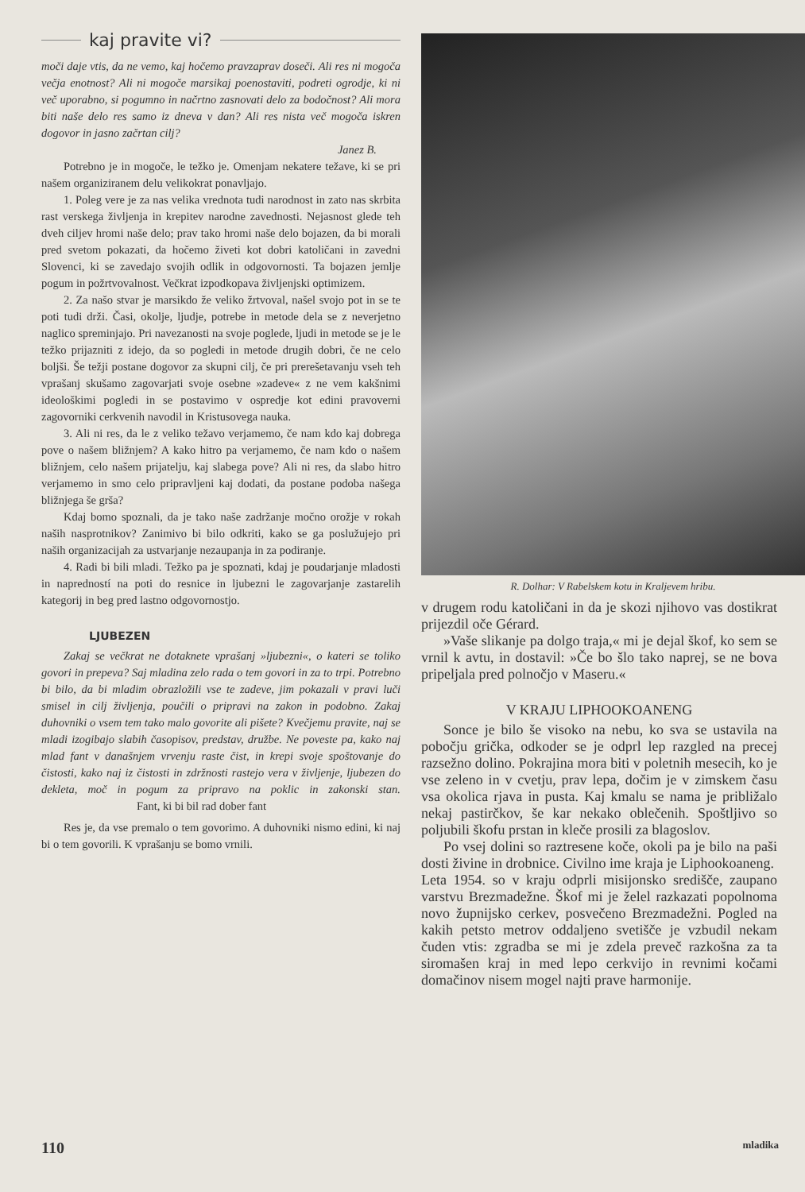kaj pravite vi?
moči daje vtis, da ne vemo, kaj hočemo pravzaprav doseči. Ali res ni mogoča večja enotnost? Ali ni mogoče marsikaj poenostaviti, podreti ogrodje, ki ni več uporabno, si pogumno in načrtno zasnovati delo za bodočnost? Ali mora biti naše delo res samo iz dneva v dan? Ali res nista več mogoča iskren dogovor in jasno začrtan cilj?
Janez B.
Potrebno je in mogoče, le težko je. Omenjam nekatere težave, ki se pri našem organiziranem delu velikokrat ponavljajo.
1. Poleg vere je za nas velika vrednota tudi narodnost in zato nas skrbita rast verskega življenja in krepitev narodne zavednosti. Nejasnost glede teh dveh ciljev hromi naše delo; prav tako hromi naše delo bojazen, da bi morali pred svetom pokazati, da hočemo živeti kot dobri katoličani in zavedni Slovenci, ki se zavedajo svojih odlik in odgovornosti. Ta bojazen jemlje pogum in požrtvovalnost. Večkrat izpodkopava življenjski optimizem.
2. Za našo stvar je marsikdo že veliko žrtvoval, našel svojo pot in se te poti tudi drži. Časi, okolje, ljudje, potrebe in metode dela se z neverjetno naglico spreminjajo. Pri navezanosti na svoje poglede, ljudi in metode se je le težko prijazniti z idejo, da so pogledi in metode drugih dobri, če ne celo boljši. Še težji postane dogovor za skupni cilj, če pri prerešetavanju vseh teh vprašanj skušamo zagovarjati svoje osebne »zadeve« z ne vem kakšnimi ideološkimi pogledi in se postavimo v ospredje kot edini pravoverni zagovorniki cerkvenih navodil in Kristusovega nauka.
3. Ali ni res, da le z veliko težavo verjamemo, če nam kdo kaj dobrega pove o našem bližnjem? A kako hitro pa verjamemo, če nam kdo o našem bližnjem, celo našem prijatelju, kaj slabega pove? Ali ni res, da slabo hitro verjamemo in smo celo pripravljeni kaj dodati, da postane podoba našega bližnjega še grša?
Kdaj bomo spoznali, da je tako naše zadržanje močno orožje v rokah naših nasprotnikov? Zanimivo bi bilo odkriti, kako se ga poslužujejo pri naših organizacijah za ustvarjanje nezaupanja in za podiranje.
4. Radi bi bili mladi. Težko pa je spoznati, kdaj je poudarjanje mladosti in napredností na poti do resnice in ljubezni le zagovarjanje zastarelih kategorij in beg pred lastno odgovornostjo.
LJUBEZEN
Zakaj se večkrat ne dotaknete vprašanj »ljubezni«, o kateri se toliko govori in prepeva? Saj mladina zelo rada o tem govori in za to trpi. Potrebno bi bilo, da bi mladim obrazložili vse te zadeve, jim pokazali v pravi luči smisel in cilj življenja, poučili o pripravi na zakon in podobno. Zakaj duhovniki o vsem tem tako malo govorite ali pišete? Kvečjemu pravite, naj se mladi izogibajo slabih časopisov, predstav, družbe. Ne poveste pa, kako naj mlad fant v današnjem vrvenju raste čist, in krepi svoje spoštovanje do čistosti, kako naj iz čistosti in zdržnosti rastejo vera v življenje, ljubezen do dekleta, moč in pogum za pripravo na poklic in zakonski stan. Fant, ki bi bil rad dober fant
Res je, da vse premalo o tem govorimo. A duhovniki nismo edini, ki naj bi o tem govorili. K vprašanju se bomo vrnili.
R. Dolhar: V Rabelskem kotu in Kraljevem hribu.
v drugem rodu katoličani in da je skozi njihovo vas dostikrat prijezdil oče Gérard.
»Vaše slikanje pa dolgo traja,« mi je dejal škof, ko sem se vrnil k avtu, in dostavil: »Če bo šlo tako naprej, se ne bova pripeljala pred polnočjo v Maseru.«
V KRAJU LIPHOOKOANENG
Sonce je bilo še visoko na nebu, ko sva se ustavila na pobočju grička, odkoder se je odprl lep razgled na precej razsežno dolino. Pokrajina mora biti v poletnih mesecih, ko je vse zeleno in v cvetju, prav lepa, dočim je v zimskem času vsa okolica rjava in pusta. Kaj kmalu se nama je približalo nekaj pastirčkov, še kar nekako oblečenih. Spoštljivo so poljubili škofu prstan in kleče prosili za blagoslov.
Po vsej dolini so raztresene koče, okoli pa je bilo na paši dosti živine in drobnice. Civilno ime kraja je Liphookoaneng.
Leta 1954. so v kraju odprli misijonsko središče, zaupano varstvu Brezmadežne. Škof mi je želel razkazati popolnoma novo župnijsko cerkev, posvečeno Brezmadežni. Pogled na kakih petsto metrov oddaljeno svetišče je vzbudil nekam čuden vtis: zgradba se mi je zdela preveč razkošna za ta siromašen kraj in med lepo cerkvijo in revnimi kočami domačinov nisem mogel najti prave harmonije.
110 mladika